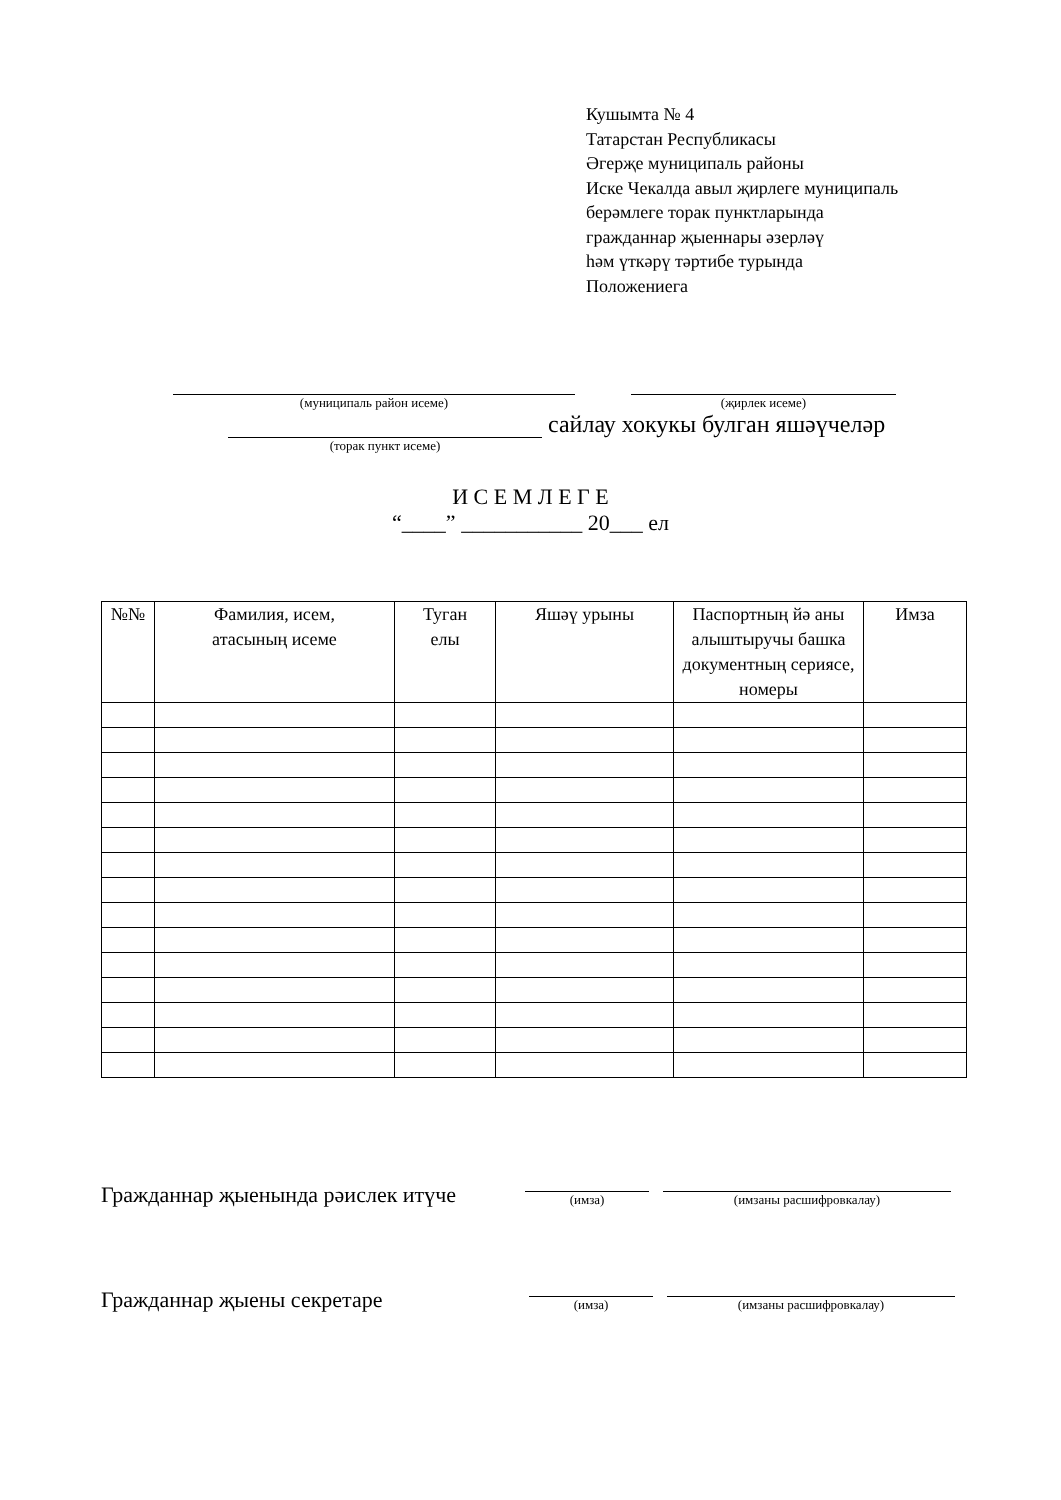Кушымта № 4
Татарстан Республикасы
Әгерҗе муниципаль районы
Иске Чекалда авыл җирлеге муниципаль
берәмлеге торак пунктларында
гражданнар җыеннары әзерләү
һәм үткәрү тәртибе турында
Положениега
(муниципаль район исеме) (җирлек исеме)
(торак пункт исеме)
сайлау хокукы булган яшәүчеләр
И С Е М Л Е Г Е
“____” ___________ 20___ ел
| №№ | Фамилия, исем, атасының исеме | Туган елы | Яшәү урыны | Паспортның йә аны алыштыручы башка документның сериясе, номеры | Имза |
| --- | --- | --- | --- | --- | --- |
Гражданнар җыенында рәислек итүче
(имза)
(имзаны расшифровкалау)
Гражданнар җыены секретаре
(имза)
(имзаны расшифровкалау)